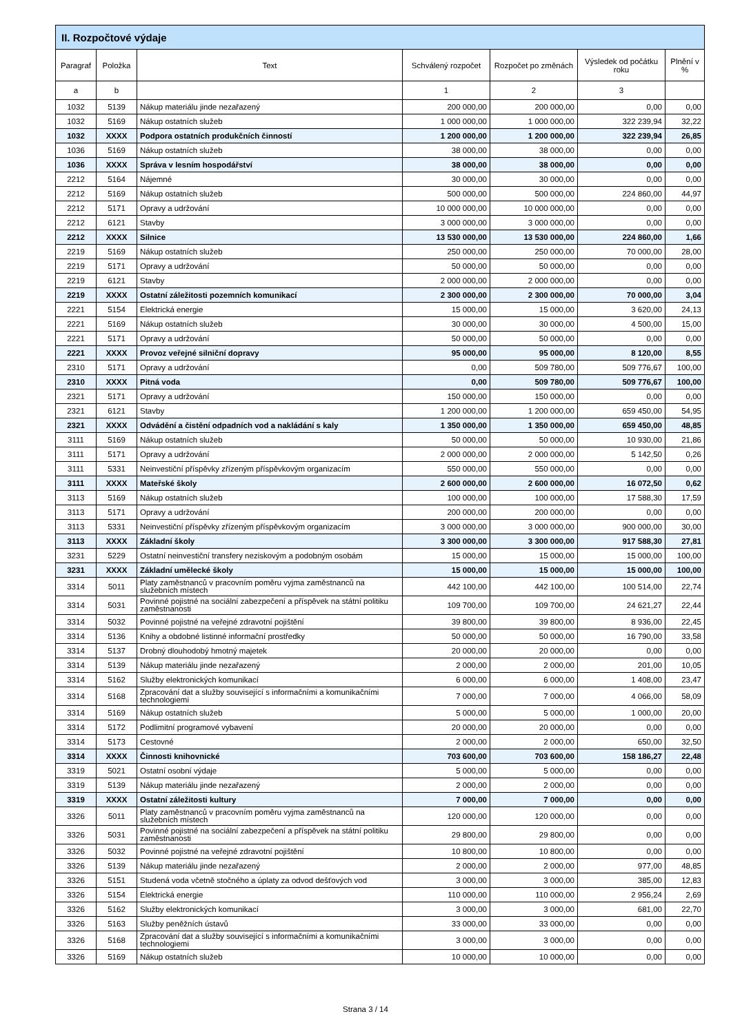| II. Rozpočtové výdaje | | | | | | |
| --- | --- | --- | --- | --- | --- | --- |
| Paragraf | Položka | Text | Schválený rozpočet | Rozpočet po změnách | Výsledek od počátku roku | Plnění v % |
| a | b | | 1 | 2 | 3 | |
| 1032 | 5139 | Nákup materiálu jinde nezařazený | 200 000,00 | 200 000,00 | 0,00 | 0,00 |
| 1032 | 5169 | Nákup ostatních služeb | 1 000 000,00 | 1 000 000,00 | 322 239,94 | 32,22 |
| 1032 | XXXX | Podpora ostatních produkčních činností | 1 200 000,00 | 1 200 000,00 | 322 239,94 | 26,85 |
| 1036 | 5169 | Nákup ostatních služeb | 38 000,00 | 38 000,00 | 0,00 | 0,00 |
| 1036 | XXXX | Správa v lesním hospodářství | 38 000,00 | 38 000,00 | 0,00 | 0,00 |
| 2212 | 5164 | Nájemné | 30 000,00 | 30 000,00 | 0,00 | 0,00 |
| 2212 | 5169 | Nákup ostatních služeb | 500 000,00 | 500 000,00 | 224 860,00 | 44,97 |
| 2212 | 5171 | Opravy a udržování | 10 000 000,00 | 10 000 000,00 | 0,00 | 0,00 |
| 2212 | 6121 | Stavby | 3 000 000,00 | 3 000 000,00 | 0,00 | 0,00 |
| 2212 | XXXX | Silnice | 13 530 000,00 | 13 530 000,00 | 224 860,00 | 1,66 |
| 2219 | 5169 | Nákup ostatních služeb | 250 000,00 | 250 000,00 | 70 000,00 | 28,00 |
| 2219 | 5171 | Opravy a udržování | 50 000,00 | 50 000,00 | 0,00 | 0,00 |
| 2219 | 6121 | Stavby | 2 000 000,00 | 2 000 000,00 | 0,00 | 0,00 |
| 2219 | XXXX | Ostatní záležitosti pozemních komunikací | 2 300 000,00 | 2 300 000,00 | 70 000,00 | 3,04 |
| 2221 | 5154 | Elektrická energie | 15 000,00 | 15 000,00 | 3 620,00 | 24,13 |
| 2221 | 5169 | Nákup ostatních služeb | 30 000,00 | 30 000,00 | 4 500,00 | 15,00 |
| 2221 | 5171 | Opravy a udržování | 50 000,00 | 50 000,00 | 0,00 | 0,00 |
| 2221 | XXXX | Provoz veřejné silniční dopravy | 95 000,00 | 95 000,00 | 8 120,00 | 8,55 |
| 2310 | 5171 | Opravy a udržování | 0,00 | 509 780,00 | 509 776,67 | 100,00 |
| 2310 | XXXX | Pitná voda | 0,00 | 509 780,00 | 509 776,67 | 100,00 |
| 2321 | 5171 | Opravy a udržování | 150 000,00 | 150 000,00 | 0,00 | 0,00 |
| 2321 | 6121 | Stavby | 1 200 000,00 | 1 200 000,00 | 659 450,00 | 54,95 |
| 2321 | XXXX | Odvádění a čistění odpadních vod a nakládání s kaly | 1 350 000,00 | 1 350 000,00 | 659 450,00 | 48,85 |
| 3111 | 5169 | Nákup ostatních služeb | 50 000,00 | 50 000,00 | 10 930,00 | 21,86 |
| 3111 | 5171 | Opravy a udržování | 2 000 000,00 | 2 000 000,00 | 5 142,50 | 0,26 |
| 3111 | 5331 | Neinvestiční příspěvky zřízeným příspěvkovým organizacím | 550 000,00 | 550 000,00 | 0,00 | 0,00 |
| 3111 | XXXX | Mateřské školy | 2 600 000,00 | 2 600 000,00 | 16 072,50 | 0,62 |
| 3113 | 5169 | Nákup ostatních služeb | 100 000,00 | 100 000,00 | 17 588,30 | 17,59 |
| 3113 | 5171 | Opravy a udržování | 200 000,00 | 200 000,00 | 0,00 | 0,00 |
| 3113 | 5331 | Neinvestiční příspěvky zřízeným příspěvkovým organizacím | 3 000 000,00 | 3 000 000,00 | 900 000,00 | 30,00 |
| 3113 | XXXX | Základní školy | 3 300 000,00 | 3 300 000,00 | 917 588,30 | 27,81 |
| 3231 | 5229 | Ostatní neinvestiční transfery neziskovým a podobným osobám | 15 000,00 | 15 000,00 | 15 000,00 | 100,00 |
| 3231 | XXXX | Základní umělecké školy | 15 000,00 | 15 000,00 | 15 000,00 | 100,00 |
| 3314 | 5011 | Platy zaměstnanců v pracovním poměru vyjma zaměstnanců na služebních místech | 442 100,00 | 442 100,00 | 100 514,00 | 22,74 |
| 3314 | 5031 | Povinné pojistné na sociální zabezpečení a příspěvek na státní politiku zaměstnanosti | 109 700,00 | 109 700,00 | 24 621,27 | 22,44 |
| 3314 | 5032 | Povinné pojistné na veřejné zdravotní pojištění | 39 800,00 | 39 800,00 | 8 936,00 | 22,45 |
| 3314 | 5136 | Knihy a obdobné listinné informační prostředky | 50 000,00 | 50 000,00 | 16 790,00 | 33,58 |
| 3314 | 5137 | Drobný dlouhodobý hmotný majetek | 20 000,00 | 20 000,00 | 0,00 | 0,00 |
| 3314 | 5139 | Nákup materiálu jinde nezařazený | 2 000,00 | 2 000,00 | 201,00 | 10,05 |
| 3314 | 5162 | Služby elektronických komunikací | 6 000,00 | 6 000,00 | 1 408,00 | 23,47 |
| 3314 | 5168 | Zpracování dat a služby související s informačními a komunikačními technologiemi | 7 000,00 | 7 000,00 | 4 066,00 | 58,09 |
| 3314 | 5169 | Nákup ostatních služeb | 5 000,00 | 5 000,00 | 1 000,00 | 20,00 |
| 3314 | 5172 | Podlimitní programové vybavení | 20 000,00 | 20 000,00 | 0,00 | 0,00 |
| 3314 | 5173 | Cestovné | 2 000,00 | 2 000,00 | 650,00 | 32,50 |
| 3314 | XXXX | Činnosti knihovnické | 703 600,00 | 703 600,00 | 158 186,27 | 22,48 |
| 3319 | 5021 | Ostatní osobní výdaje | 5 000,00 | 5 000,00 | 0,00 | 0,00 |
| 3319 | 5139 | Nákup materiálu jinde nezařazený | 2 000,00 | 2 000,00 | 0,00 | 0,00 |
| 3319 | XXXX | Ostatní záležitosti kultury | 7 000,00 | 7 000,00 | 0,00 | 0,00 |
| 3326 | 5011 | Platy zaměstnanců v pracovním poměru vyjma zaměstnanců na služebních místech | 120 000,00 | 120 000,00 | 0,00 | 0,00 |
| 3326 | 5031 | Povinné pojistné na sociální zabezpečení a příspěvek na státní politiku zaměstnanosti | 29 800,00 | 29 800,00 | 0,00 | 0,00 |
| 3326 | 5032 | Povinné pojistné na veřejné zdravotní pojištění | 10 800,00 | 10 800,00 | 0,00 | 0,00 |
| 3326 | 5139 | Nákup materiálu jinde nezařazený | 2 000,00 | 2 000,00 | 977,00 | 48,85 |
| 3326 | 5151 | Studená voda včetně stočného a úplaty za odvod dešťových vod | 3 000,00 | 3 000,00 | 385,00 | 12,83 |
| 3326 | 5154 | Elektrická energie | 110 000,00 | 110 000,00 | 2 956,24 | 2,69 |
| 3326 | 5162 | Služby elektronických komunikací | 3 000,00 | 3 000,00 | 681,00 | 22,70 |
| 3326 | 5163 | Služby peněžních ústavů | 33 000,00 | 33 000,00 | 0,00 | 0,00 |
| 3326 | 5168 | Zpracování dat a služby související s informačními a komunikačními technologiemi | 3 000,00 | 3 000,00 | 0,00 | 0,00 |
| 3326 | 5169 | Nákup ostatních služeb | 10 000,00 | 10 000,00 | 0,00 | 0,00 |
Strana 3 / 14